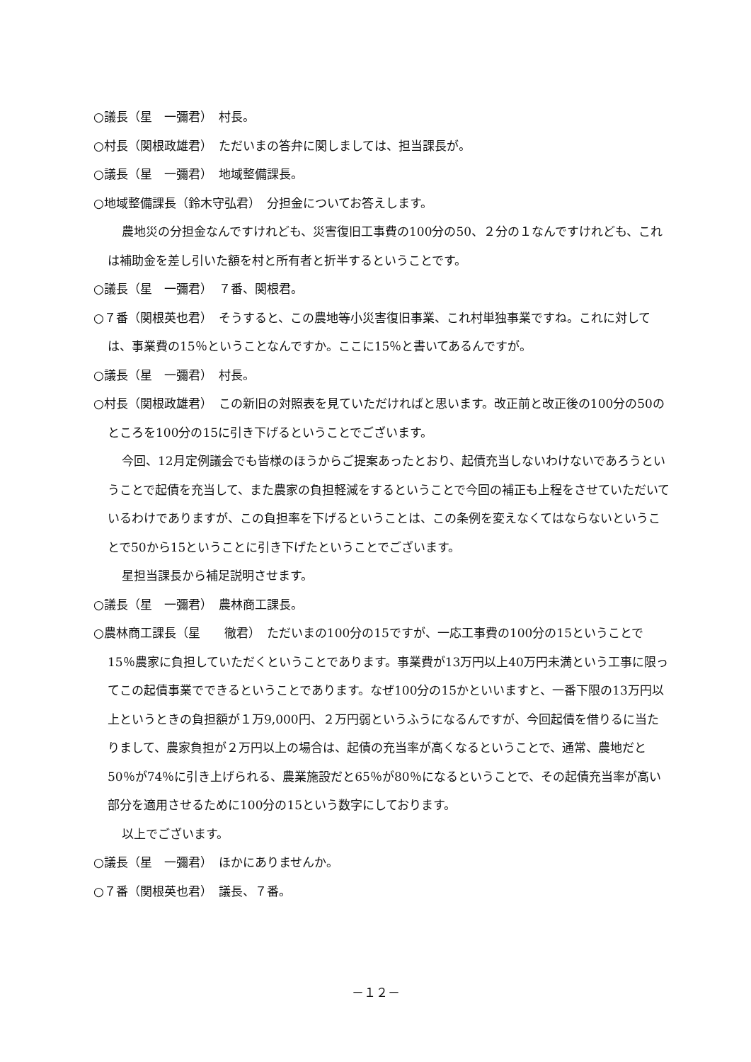○議長（星　一彌君）　村長。
○村長（関根政雄君）　ただいまの答弁に関しましては、担当課長が。
○議長（星　一彌君）　地域整備課長。
○地域整備課長（鈴木守弘君）　分担金についてお答えします。
農地災の分担金なんですけれども、災害復旧工事費の100分の50、２分の１なんですけれども、これは補助金を差し引いた額を村と所有者と折半するということです。
○議長（星　一彌君）　７番、関根君。
○７番（関根英也君）　そうすると、この農地等小災害復旧事業、これ村単独事業ですね。これに対しては、事業費の15％ということなんですか。ここに15％と書いてあるんですが。
○議長（星　一彌君）　村長。
○村長（関根政雄君）　この新旧の対照表を見ていただければと思います。改正前と改正後の100分の50のところを100分の15に引き下げるということでございます。
今回、12月定例議会でも皆様のほうからご提案あったとおり、起債充当しないわけないであろうということで起債を充当して、また農家の負担軽減をするということで今回の補正も上程をさせていただいているわけでありますが、この負担率を下げるということは、この条例を変えなくてはならないということで50から15ということに引き下げたということでございます。
星担当課長から補足説明させます。
○議長（星　一彌君）　農林商工課長。
○農林商工課長（星　　徹君）　ただいまの100分の15ですが、一応工事費の100分の15ということで15％農家に負担していただくということであります。事業費が13万円以上40万円未満という工事に限ってこの起債事業でできるということであります。なぜ100分の15かといいますと、一番下限の13万円以上というときの負担額が１万9,000円、２万円弱というふうになるんですが、今回起債を借りるに当たりまして、農家負担が２万円以上の場合は、起債の充当率が高くなるということで、通常、農地だと50％が74％に引き上げられる、農業施設だと65％が80％になるということで、その起債充当率が高い部分を適用させるために100分の15という数字にしております。
以上でございます。
○議長（星　一彌君）　ほかにありませんか。
○７番（関根英也君）　議長、７番。
－１２－